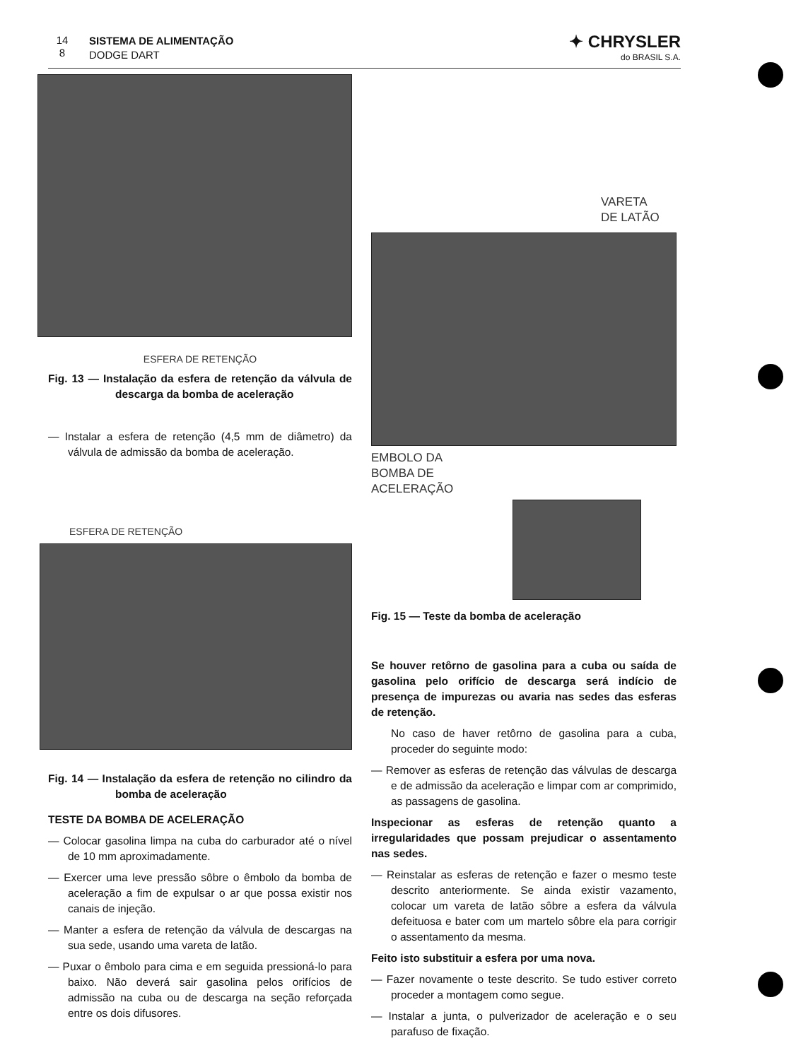14
8 SISTEMA DE ALIMENTAÇÃO
DODGE DART
✦ CHRYSLER
do BRASIL S.A.
ESFERA DE RETENÇÃO
Fig. 13 — Instalação da esfera de retenção da válvula de descarga da bomba de aceleração
— Instalar a esfera de retenção (4,5 mm de diâmetro) da válvula de admissão da bomba de aceleração.
ESFERA DE RETENÇÃO
Fig. 14 — Instalação da esfera de retenção no cilindro da bomba de aceleração
TESTE DA BOMBA DE ACELERAÇÃO
— Colocar gasolina limpa na cuba do carburador até o nível de 10 mm aproximadamente.
— Exercer uma leve pressão sôbre o êmbolo da bomba de aceleração a fim de expulsar o ar que possa existir nos canais de injeção.
— Manter a esfera de retenção da válvula de descargas na sua sede, usando uma vareta de latão.
— Puxar o êmbolo para cima e em seguida pressioná-lo para baixo. Não deverá sair gasolina pelos orifícios de admissão na cuba ou de descarga na seção reforçada entre os dois difusores.
VARETA
DE LATÃO
EMBOLO DA
BOMBA DE
ACELERAÇÃO
Fig. 15 — Teste da bomba de aceleração
Se houver retôrno de gasolina para a cuba ou saída de gasolina pelo orifício de descarga será indício de presença de impurezas ou avaria nas sedes das esferas de retenção.
No caso de haver retôrno de gasolina para a cuba, proceder do seguinte modo:
— Remover as esferas de retenção das válvulas de descarga e de admissão da aceleração e limpar com ar comprimido, as passagens de gasolina.
Inspecionar as esferas de retenção quanto a irregularidades que possam prejudicar o assentamento nas sedes.
— Reinstalar as esferas de retenção e fazer o mesmo teste descrito anteriormente. Se ainda existir vazamento, colocar um vareta de latão sôbre a esfera da válvula defeituosa e bater com um martelo sôbre ela para corrigir o assentamento da mesma.
Feito isto substituir a esfera por uma nova.
— Fazer novamente o teste descrito. Se tudo estiver correto proceder a montagem como segue.
— Instalar a junta, o pulverizador de aceleração e o seu parafuso de fixação.